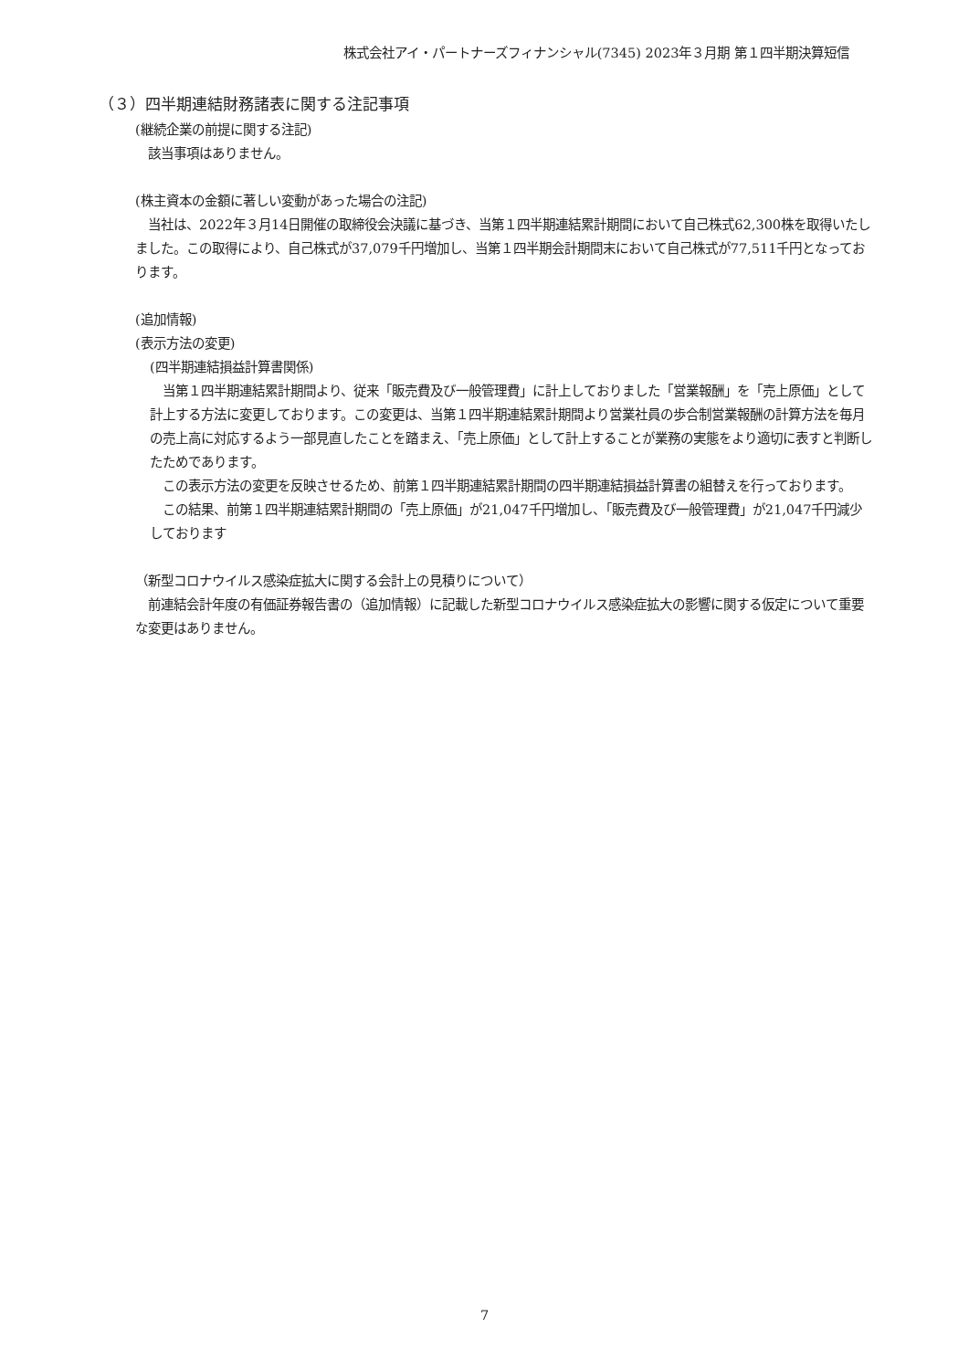株式会社アイ・パートナーズフィナンシャル(7345) 2023年３月期 第１四半期決算短信
（３）四半期連結財務諸表に関する注記事項
(継続企業の前提に関する注記)
　該当事項はありません。
(株主資本の金額に著しい変動があった場合の注記)
　当社は、2022年３月14日開催の取締役会決議に基づき、当第１四半期連結累計期間において自己株式62,300株を取得いたしました。この取得により、自己株式が37,079千円増加し、当第１四半期会計期間末において自己株式が77,511千円となっております。
(追加情報)
(表示方法の変更)
(四半期連結損益計算書関係)
　当第１四半期連結累計期間より、従来「販売費及び一般管理費」に計上しておりました「営業報酬」を「売上原価」として計上する方法に変更しております。この変更は、当第１四半期連結累計期間より営業社員の歩合制営業報酬の計算方法を毎月の売上高に対応するよう一部見直したことを踏まえ、「売上原価」として計上することが業務の実態をより適切に表すと判断したためであります。
　この表示方法の変更を反映させるため、前第１四半期連結累計期間の四半期連結損益計算書の組替えを行っております。
　この結果、前第１四半期連結累計期間の「売上原価」が21,047千円増加し、「販売費及び一般管理費」が21,047千円減少しております
（新型コロナウイルス感染症拡大に関する会計上の見積りについて）
　前連結会計年度の有価証券報告書の（追加情報）に記載した新型コロナウイルス感染症拡大の影響に関する仮定について重要な変更はありません。
7